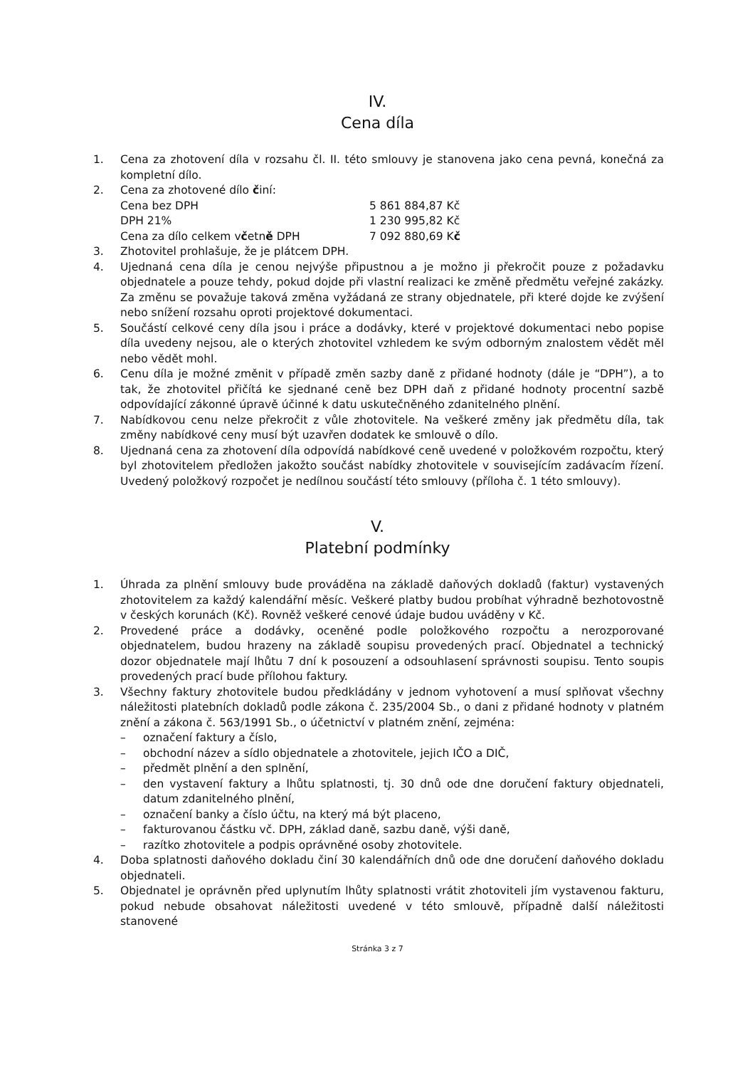IV.
Cena díla
1. Cena za zhotovení díla v rozsahu čl. II. této smlouvy je stanovena jako cena pevná, konečná za kompletní dílo.
2. Cena za zhotovené dílo činí:
Cena bez DPH 5 861 884,87 Kč
DPH 21% 1 230 995,82 Kč
Cena za dílo celkem včetně DPH 7 092 880,69 Kč
3. Zhotovitel prohlašuje, že je plátcem DPH.
4. Ujednaná cena díla je cenou nejvýše připustnou a je možno ji překročit pouze z požadavku objednatele a pouze tehdy, pokud dojde při vlastní realizaci ke změně předmětu veřejné zakázky. Za změnu se považuje taková změna vyžádaná ze strany objednatele, při které dojde ke zvýšení nebo snížení rozsahu oproti projektové dokumentaci.
5. Součástí celkové ceny díla jsou i práce a dodávky, které v projektové dokumentaci nebo popise díla uvedeny nejsou, ale o kterých zhotovitel vzhledem ke svým odborným znalostem vědět měl nebo vědět mohl.
6. Cenu díla je možné změnit v případě změn sazby daně z přidané hodnoty (dále je “DPH”), a to tak, že zhotovitel přičítá ke sjednané ceně bez DPH daň z přidané hodnoty procentní sazbě odpovídající zákonné úpravě účinné k datu uskutečněného zdanitelného plnění.
7. Nabídkovou cenu nelze překročit z vůle zhotovitele. Na veškeré změny jak předmětu díla, tak změny nabídkové ceny musí být uzavřen dodatek ke smlouvě o dílo.
8. Ujednaná cena za zhotovení díla odpovídá nabídkové ceně uvedené v položkovém rozpočtu, který byl zhotovitelem předložen jakožto součást nabídky zhotovitele v souvisejícím zadávacím řízení. Uvedený položkový rozpočet je nedílnou součástí této smlouvy (příloha č. 1 této smlouvy).
V.
Platební podmínky
1. Úhrada za plnění smlouvy bude prováděna na základě daňových dokladů (faktur) vystavených zhotovitelem za každý kalendářní měsíc. Veškeré platby budou probíhat výhradně bezhotovostně v českých korunách (Kč). Rovněž veškeré cenové údaje budou uváděny v Kč.
2. Provedené práce a dodávky, oceněné podle položkového rozpočtu a nerozporované objednatelem, budou hrazeny na základě soupisu provedených prací. Objednatel a technický dozor objednatele mají lhůtu 7 dní k posouzení a odsouhlasení správnosti soupisu. Tento soupis provedených prací bude přílohou faktury.
3. Všechny faktury zhotovitele budou předkládány v jednom vyhotovení a musí splňovat všechny náležitosti platebních dokladů podle zákona č. 235/2004 Sb., o dani z přidané hodnoty v platném znění a zákona č. 563/1991 Sb., o účetnictví v platném znění, zejména:
– označení faktury a číslo,
– obchodní název a sídlo objednatele a zhotovitele, jejich IČO a DIČ,
– předmět plnění a den splnění,
– den vystavení faktury a lhůtu splatnosti, tj. 30 dnů ode dne doručení faktury objednateli, datum zdanitelného plnění,
– označení banky a číslo účtu, na který má být placeno,
– fakturovanou částku vč. DPH, základ daně, sazbu daně, výši daně,
– razítko zhotovitele a podpis oprávněné osoby zhotovitele.
4. Doba splatnosti daňového dokladu činí 30 kalendářních dnů ode dne doručení daňového dokladu objednateli.
5. Objednatel je oprávněn před uplynutím lhůty splatnosti vrátit zhotoviteli jím vystavenou fakturu, pokud nebude obsahovat náležitosti uvedené v této smlouvě, případně další náležitosti stanovené
Stránka 3 z 7